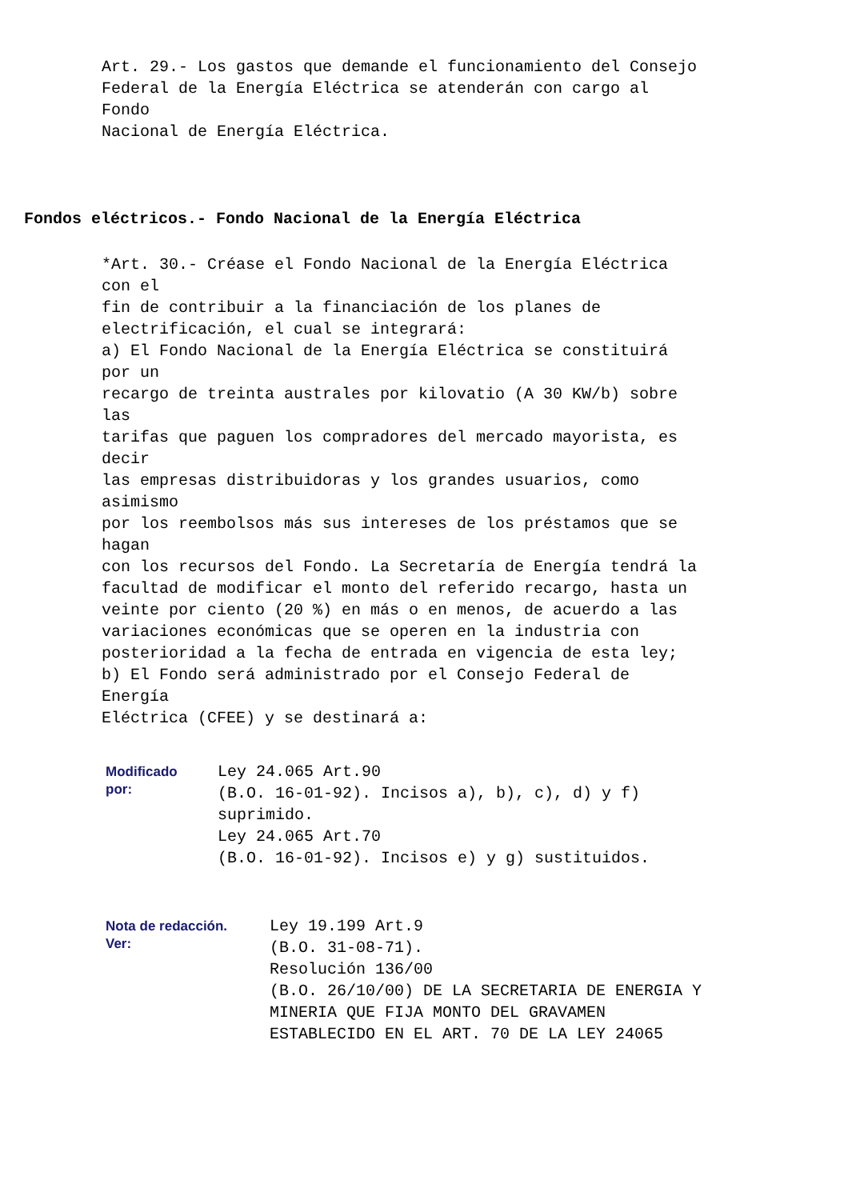Art. 29.- Los gastos que demande el funcionamiento del Consejo Federal de la Energía Eléctrica se atenderán con cargo al Fondo Nacional de Energía Eléctrica.
Fondos eléctricos.- Fondo Nacional de la Energía Eléctrica
*Art. 30.- Créase el Fondo Nacional de la Energía Eléctrica con el fin de contribuir a la financiación de los planes de electrificación, el cual se integrará: a) El Fondo Nacional de la Energía Eléctrica se constituirá por un recargo de treinta australes por kilovatio (A 30 KW/b) sobre las tarifas que paguen los compradores del mercado mayorista, es decir las empresas distribuidoras y los grandes usuarios, como asimismo por los reembolsos más sus intereses de los préstamos que se hagan con los recursos del Fondo. La Secretaría de Energía tendrá la facultad de modificar el monto del referido recargo, hasta un veinte por ciento (20 %) en más o en menos, de acuerdo a las variaciones económicas que se operen en la industria con posterioridad a la fecha de entrada en vigencia de esta ley; b) El Fondo será administrado por el Consejo Federal de Energía Eléctrica (CFEE) y se destinará a:
Modificado
por:
Ley 24.065 Art.90 (B.O. 16-01-92). Incisos a), b), c), d) y f) suprimido. Ley 24.065 Art.70 (B.O. 16-01-92). Incisos e) y g) sustituidos.
Nota de redacción.
Ver:
Ley 19.199 Art.9 (B.O. 31-08-71). Resolución 136/00 (B.O. 26/10/00) DE LA SECRETARIA DE ENERGIA Y MINERIA QUE FIJA MONTO DEL GRAVAMEN ESTABLECIDO EN EL ART. 70 DE LA LEY 24065